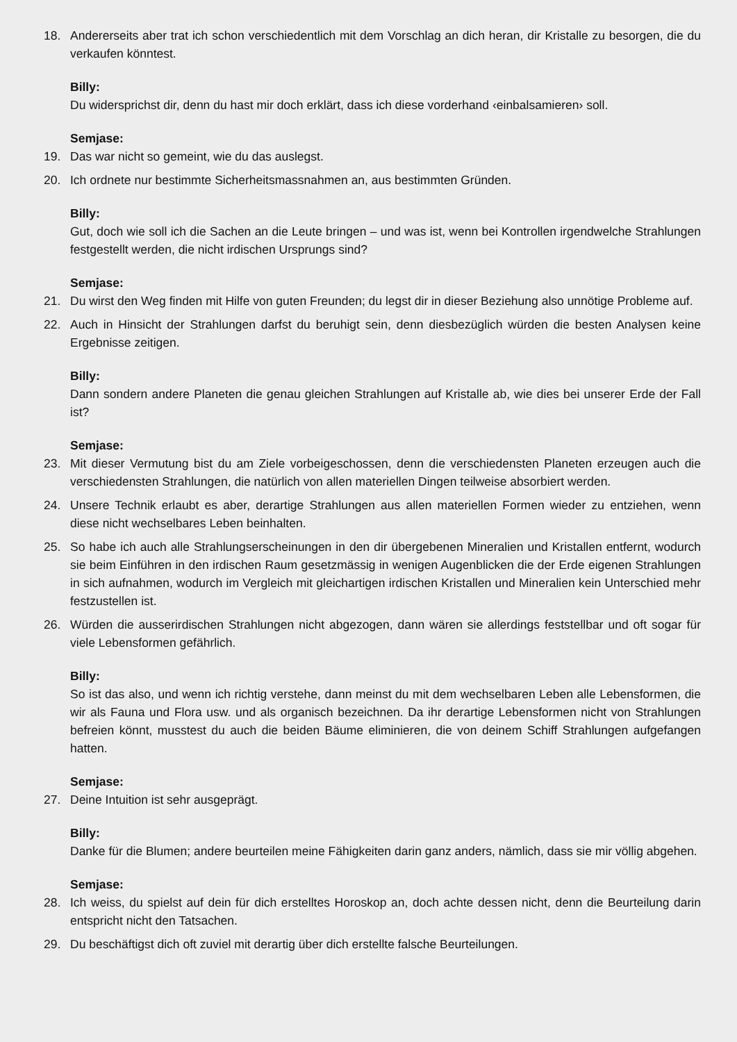18. Andererseits aber trat ich schon verschiedentlich mit dem Vorschlag an dich heran, dir Kristalle zu besorgen, die du verkaufen könntest.
Billy:
Du widersprichst dir, denn du hast mir doch erklärt, dass ich diese vorderhand ‹einbalsamieren› soll.
Semjase:
19. Das war nicht so gemeint, wie du das auslegst.
20. Ich ordnete nur bestimmte Sicherheitsmassnahmen an, aus bestimmten Gründen.
Billy:
Gut, doch wie soll ich die Sachen an die Leute bringen – und was ist, wenn bei Kontrollen irgendwelche Strahlungen festgestellt werden, die nicht irdischen Ursprungs sind?
Semjase:
21. Du wirst den Weg finden mit Hilfe von guten Freunden; du legst dir in dieser Beziehung also unnötige Probleme auf.
22. Auch in Hinsicht der Strahlungen darfst du beruhigt sein, denn diesbezüglich würden die besten Analysen keine Ergebnisse zeitigen.
Billy:
Dann sondern andere Planeten die genau gleichen Strahlungen auf Kristalle ab, wie dies bei unserer Erde der Fall ist?
Semjase:
23. Mit dieser Vermutung bist du am Ziele vorbeigeschossen, denn die verschiedensten Planeten erzeugen auch die verschiedensten Strahlungen, die natürlich von allen materiellen Dingen teilweise absorbiert werden.
24. Unsere Technik erlaubt es aber, derartige Strahlungen aus allen materiellen Formen wieder zu entziehen, wenn diese nicht wechselbares Leben beinhalten.
25. So habe ich auch alle Strahlungserscheinungen in den dir übergebenen Mineralien und Kristallen entfernt, wodurch sie beim Einführen in den irdischen Raum gesetzmässig in wenigen Augenblicken die der Erde eigenen Strahlungen in sich aufnahmen, wodurch im Vergleich mit gleichartigen irdischen Kristallen und Mineralien kein Unterschied mehr festzustellen ist.
26. Würden die ausserirdischen Strahlungen nicht abgezogen, dann wären sie allerdings feststellbar und oft sogar für viele Lebensformen gefährlich.
Billy:
So ist das also, und wenn ich richtig verstehe, dann meinst du mit dem wechselbaren Leben alle Lebensformen, die wir als Fauna und Flora usw. und als organisch bezeichnen. Da ihr derartige Lebensformen nicht von Strahlungen befreien könnt, musstest du auch die beiden Bäume eliminieren, die von deinem Schiff Strahlungen aufgefangen hatten.
Semjase:
27. Deine Intuition ist sehr ausgeprägt.
Billy:
Danke für die Blumen; andere beurteilen meine Fähigkeiten darin ganz anders, nämlich, dass sie mir völlig abgehen.
Semjase:
28. Ich weiss, du spielst auf dein für dich erstelltes Horoskop an, doch achte dessen nicht, denn die Beurteilung darin entspricht nicht den Tatsachen.
29. Du beschäftigst dich oft zuviel mit derartig über dich erstellte falsche Beurteilungen.